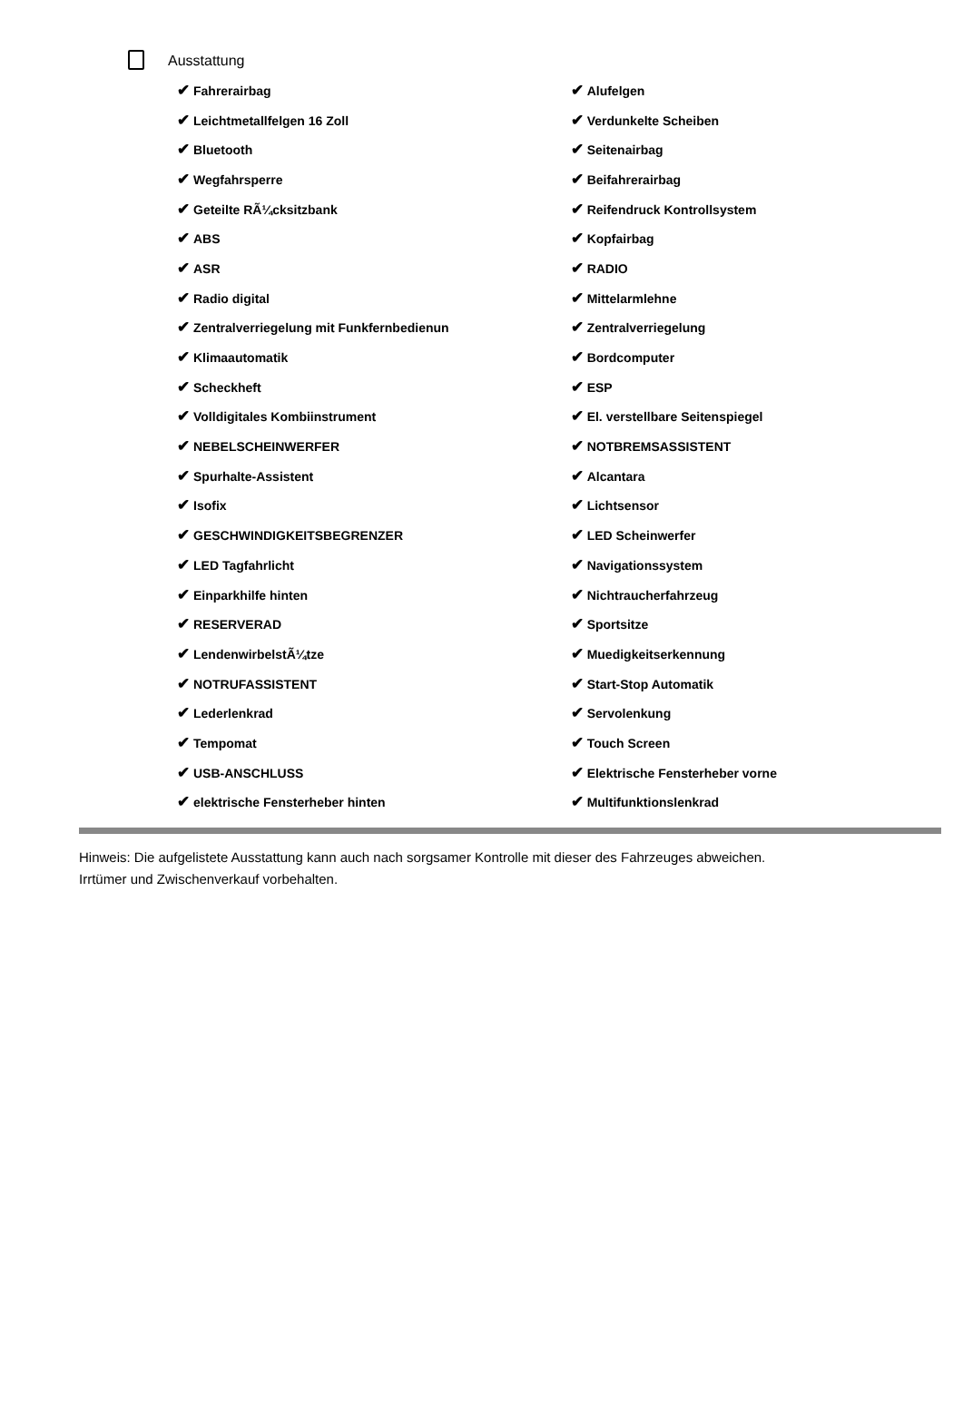Ausstattung
| ✔ Fahrerairbag | ✔ Alufelgen |
| ✔ Leichtmetallfelgen 16 Zoll | ✔ Verdunkelte Scheiben |
| ✔ Bluetooth | ✔ Seitenairbag |
| ✔ Wegfahrsperre | ✔ Beifahrerairbag |
| ✔ Geteilte RÃ¼cksitzbank | ✔ Reifendruck Kontrollsystem |
| ✔ ABS | ✔ Kopfairbag |
| ✔ ASR | ✔ RADIO |
| ✔ Radio digital | ✔ Mittelarmlehne |
| ✔ Zentralverriegelung mit Funkfernbedienun | ✔ Zentralverriegelung |
| ✔ Klimaautomatik | ✔ Bordcomputer |
| ✔ Scheckheft | ✔ ESP |
| ✔ Volldigitales Kombiinstrument | ✔ El. verstellbare Seitenspiegel |
| ✔ NEBELSCHEINWERFER | ✔ NOTBREMSASSISTENT |
| ✔ Spurhalte-Assistent | ✔ Alcantara |
| ✔ Isofix | ✔ Lichtsensor |
| ✔ GESCHWINDIGKEITSBEGRENZER | ✔ LED Scheinwerfer |
| ✔ LED Tagfahrlicht | ✔ Navigationssystem |
| ✔ Einparkhilfe hinten | ✔ Nichtraucherfahrzeug |
| ✔ RESERVERAD | ✔ Sportsitze |
| ✔ LendenwirbelstÃ¼tze | ✔ Muedigkeitserkennung |
| ✔ NOTRUFASSISTENT | ✔ Start-Stop Automatik |
| ✔ Lederlenkrad | ✔ Servolenkung |
| ✔ Tempomat | ✔ Touch Screen |
| ✔ USB-ANSCHLUSS | ✔ Elektrische Fensterheber vorne |
| ✔ elektrische Fensterheber hinten | ✔ Multifunktionslenkrad |
Hinweis: Die aufgelistete Ausstattung kann auch nach sorgsamer Kontrolle mit dieser des Fahrzeuges abweichen. Irrtümer und Zwischenverkauf vorbehalten.